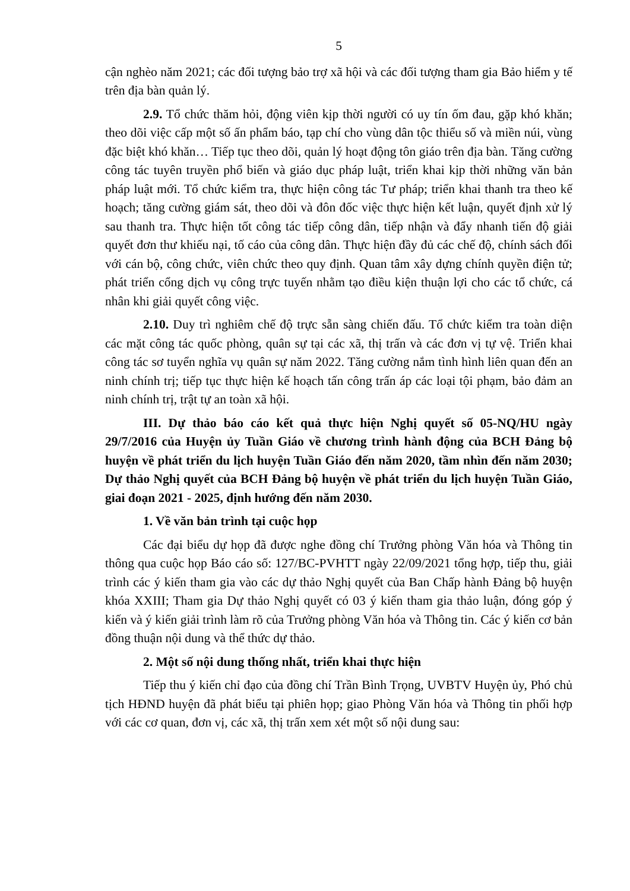5
cận nghèo năm 2021; các đối tượng bảo trợ xã hội và các đối tượng tham gia Bảo hiểm y tế trên địa bàn quản lý.
2.9. Tổ chức thăm hỏi, động viên kịp thời người có uy tín ốm đau, gặp khó khăn; theo dõi việc cấp một số ấn phẩm báo, tạp chí cho vùng dân tộc thiểu số và miền núi, vùng đặc biệt khó khăn… Tiếp tục theo dõi, quản lý hoạt động tôn giáo trên địa bàn. Tăng cường công tác tuyên truyền phổ biến và giáo dục pháp luật, triển khai kịp thời những văn bản pháp luật mới. Tổ chức kiểm tra, thực hiện công tác Tư pháp; triển khai thanh tra theo kế hoạch; tăng cường giám sát, theo dõi và đôn đốc việc thực hiện kết luận, quyết định xử lý sau thanh tra. Thực hiện tốt công tác tiếp công dân, tiếp nhận và đẩy nhanh tiến độ giải quyết đơn thư khiếu nại, tố cáo của công dân. Thực hiện đầy đủ các chế độ, chính sách đối với cán bộ, công chức, viên chức theo quy định. Quan tâm xây dựng chính quyền điện tử; phát triển cổng dịch vụ công trực tuyến nhằm tạo điều kiện thuận lợi cho các tổ chức, cá nhân khi giải quyết công việc.
2.10. Duy trì nghiêm chế độ trực sẵn sàng chiến đấu. Tổ chức kiểm tra toàn diện các mặt công tác quốc phòng, quân sự tại các xã, thị trấn và các đơn vị tự vệ. Triển khai công tác sơ tuyển nghĩa vụ quân sự năm 2022. Tăng cường nắm tình hình liên quan đến an ninh chính trị; tiếp tục thực hiện kế hoạch tấn công trấn áp các loại tội phạm, bảo đảm an ninh chính trị, trật tự an toàn xã hội.
III. Dự thảo báo cáo kết quả thực hiện Nghị quyết số 05-NQ/HU ngày 29/7/2016 của Huyện ủy Tuần Giáo về chương trình hành động của BCH Đảng bộ huyện về phát triển du lịch huyện Tuần Giáo đến năm 2020, tầm nhìn đến năm 2030; Dự thảo Nghị quyết của BCH Đảng bộ huyện về phát triển du lịch huyện Tuần Giáo, giai đoạn 2021 - 2025, định hướng đến năm 2030.
1. Về văn bản trình tại cuộc họp
Các đại biểu dự họp đã được nghe đồng chí Trưởng phòng Văn hóa và Thông tin thông qua cuộc họp Báo cáo số: 127/BC-PVHTT ngày 22/09/2021 tổng hợp, tiếp thu, giải trình các ý kiến tham gia vào các dự thảo Nghị quyết của Ban Chấp hành Đảng bộ huyện khóa XXIII; Tham gia Dự thảo Nghị quyết có 03 ý kiến tham gia thảo luận, đóng góp ý kiến và ý kiến giải trình làm rõ của Trưởng phòng Văn hóa và Thông tin. Các ý kiến cơ bản đồng thuận nội dung và thể thức dự thảo.
2. Một số nội dung thống nhất, triển khai thực hiện
Tiếp thu ý kiến chỉ đạo của đồng chí Trần Bình Trọng, UVBTV Huyện ủy, Phó chủ tịch HĐND huyện đã phát biểu tại phiên họp; giao Phòng Văn hóa và Thông tin phối hợp với các cơ quan, đơn vị, các xã, thị trấn xem xét một số nội dung sau: